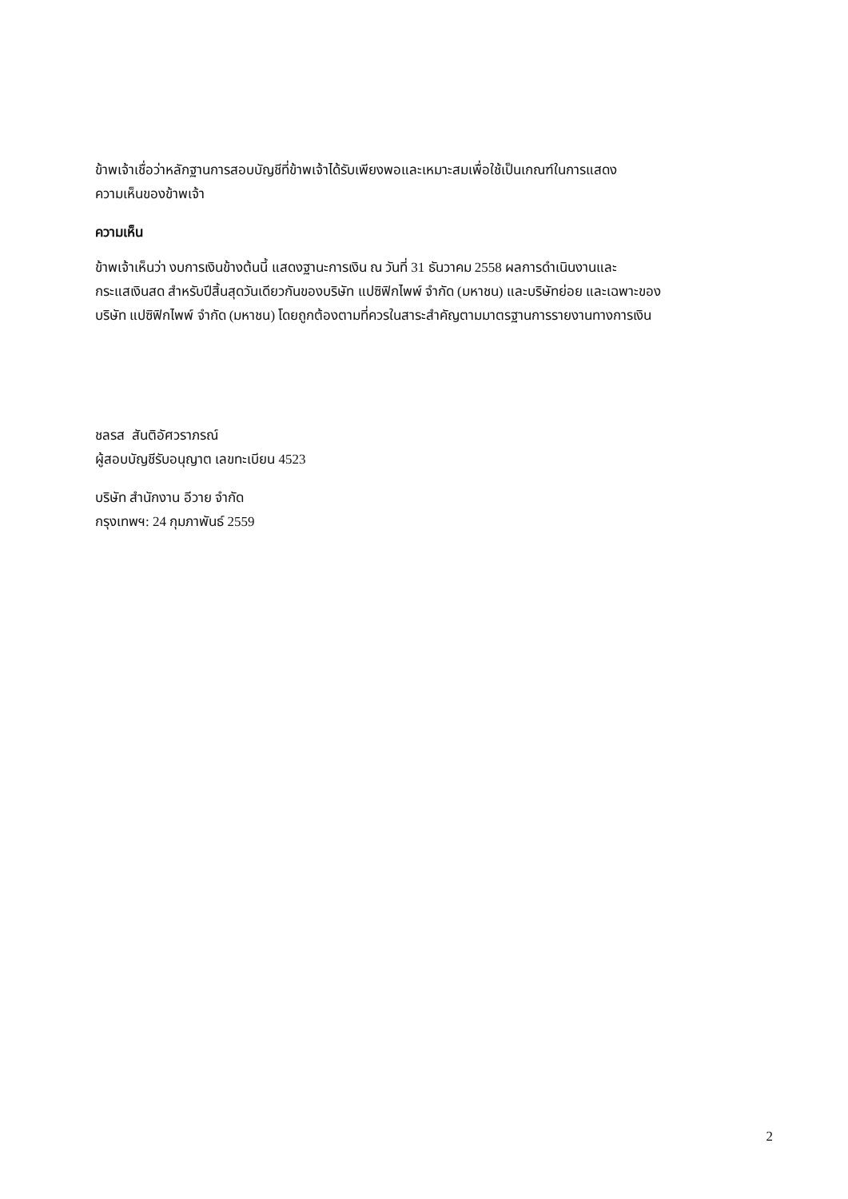ข้าพเจ้าเชื่อว่าหลักฐานการสอบบัญชีที่ข้าพเจ้าได้รับเพียงพอและเหมาะสมเพื่อใช้เป็นเกณฑ์ในการแสดง
ความเห็นของข้าพเจ้า
ความเห็น
ข้าพเจ้าเห็นว่า งบการเงินข้างต้นนี้ แสดงฐานะการเงิน ณ วันที่ 31 ธันวาคม 2558 ผลการดำเนินงานและ
กระแสเงินสด สำหรับปีสิ้นสุดวันเดียวกันของบริษัท แปซิฟิกไพพ์ จำกัด (มหาชน) และบริษัทย่อย และเฉพาะของ
บริษัท แปซิฟิกไพพ์ จำกัด (มหาชน) โดยถูกต้องตามที่ควรในสาระสำคัญตามมาตรฐานการรายงานทางการเงิน
ชลรส สันติอัศวราภรณ์
ผู้สอบบัญชีรับอนุญาต เลขทะเบียน 4523
บริษัท สำนักงาน อีวาย จำกัด
กรุงเทพฯ: 24 กุมภาพันธ์ 2559
2